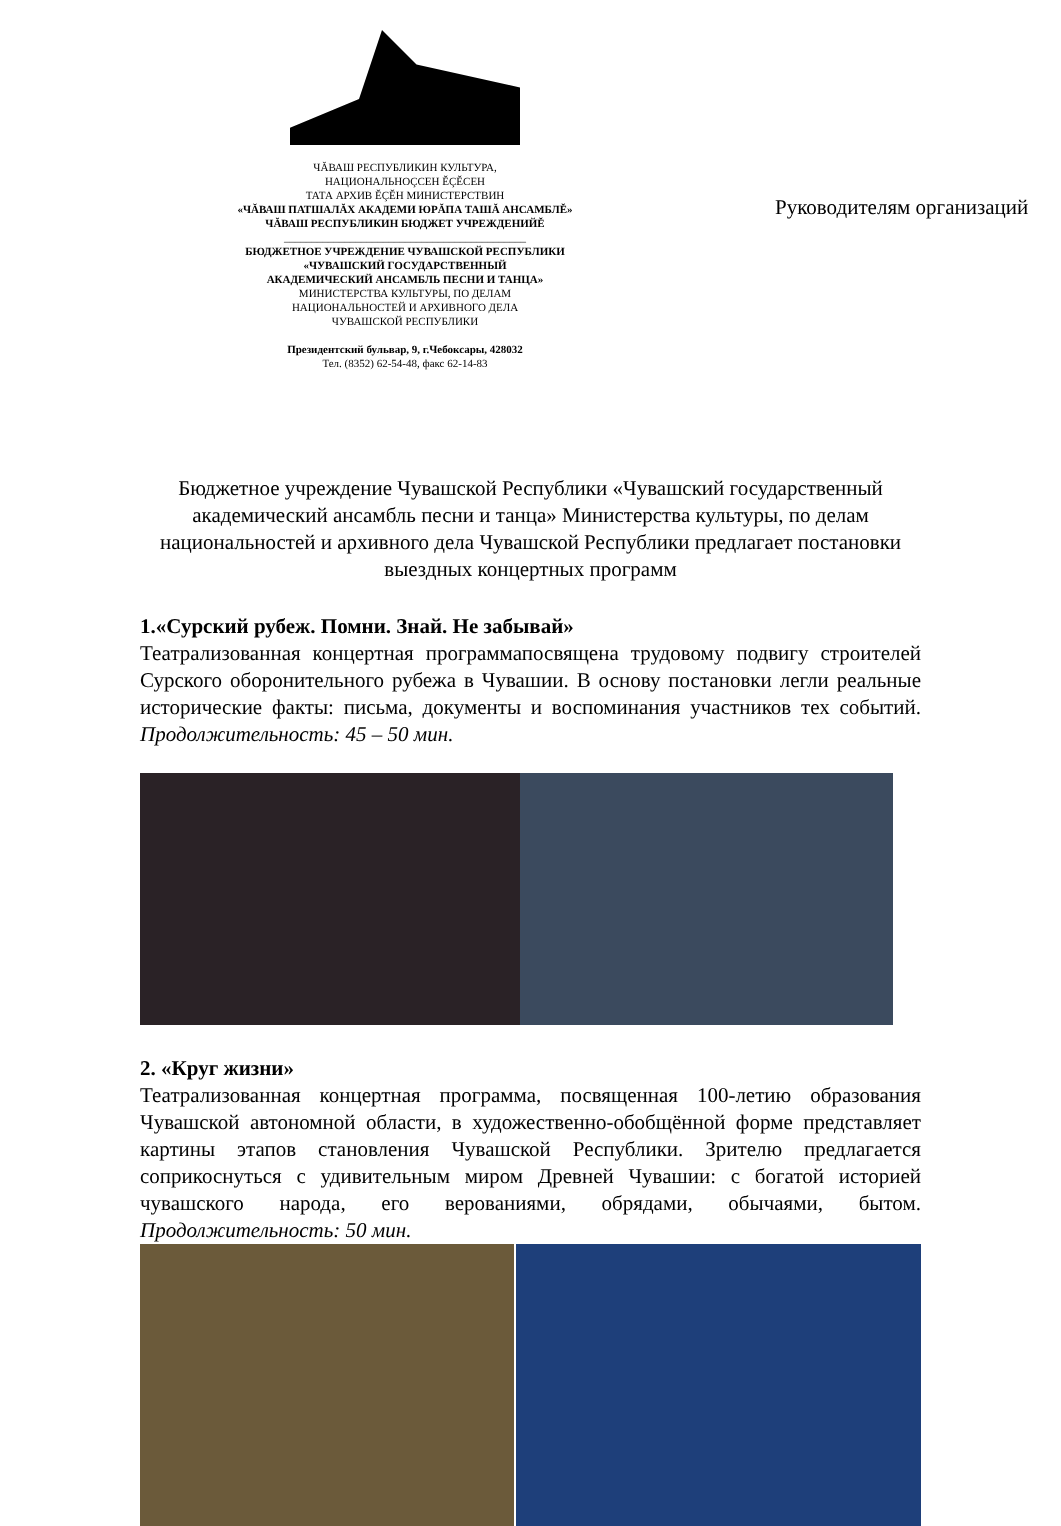ЧĂВАШ РЕСПУБЛИКИН КУЛЬТУРА,
НАЦИОНАЛЬНОÇСЕН ĚÇĚСЕН
ТАТА АРХИВ ĚÇĚН МИНИСТЕРСТВИН
«ЧĂВАШ ПАТШАЛĂХ АКАДЕМИ ЮРĂПА ТАШĂ АНСАМБЛĚ»
ЧĂВАШ РЕСПУБЛИКИН БЮДЖЕТ УЧРЕЖДЕНИЙĚ
____________________________________________
БЮДЖЕТНОЕ УЧРЕЖДЕНИЕ ЧУВАШСКОЙ РЕСПУБЛИКИ
«ЧУВАШСКИЙ ГОСУДАРСТВЕННЫЙ
АКАДЕМИЧЕСКИЙ АНСАМБЛЬ ПЕСНИ И ТАНЦА»
МИНИСТЕРСТВА КУЛЬТУРЫ, ПО ДЕЛАМ
НАЦИОНАЛЬНОСТЕЙ И АРХИВНОГО ДЕЛА
ЧУВАШСКОЙ РЕСПУБЛИКИ
Президентский бульвар, 9, г.Чебоксары, 428032
Тел. (8352) 62-54-48, факс 62-14-83
Руководителям организаций
Бюджетное учреждение Чувашской Республики «Чувашский государственный академический ансамбль песни и танца» Министерства культуры, по делам национальностей и архивного дела Чувашской Республики предлагает постановки выездных концертных программ
1.«Сурский рубеж. Помни. Знай. Не забывай»
Театрализованная концертная программапосвящена трудовому подвигу строителей Сурского оборонительного рубежа в Чувашии. В основу постановки легли реальные исторические факты: письма, документы и воспоминания участников тех событий. Продолжительность: 45 – 50 мин.
2. «Круг жизни»
Театрализованная концертная программа, посвященная 100-летию образования Чувашской автономной области, в художественно-обобщённой форме представляет картины этапов становления Чувашской Республики. Зрителю предлагается соприкоснуться с удивительным миром Древней Чувашии: с богатой историей чувашского народа, его верованиями, обрядами, обычаями, бытом. Продолжительность: 50 мин.